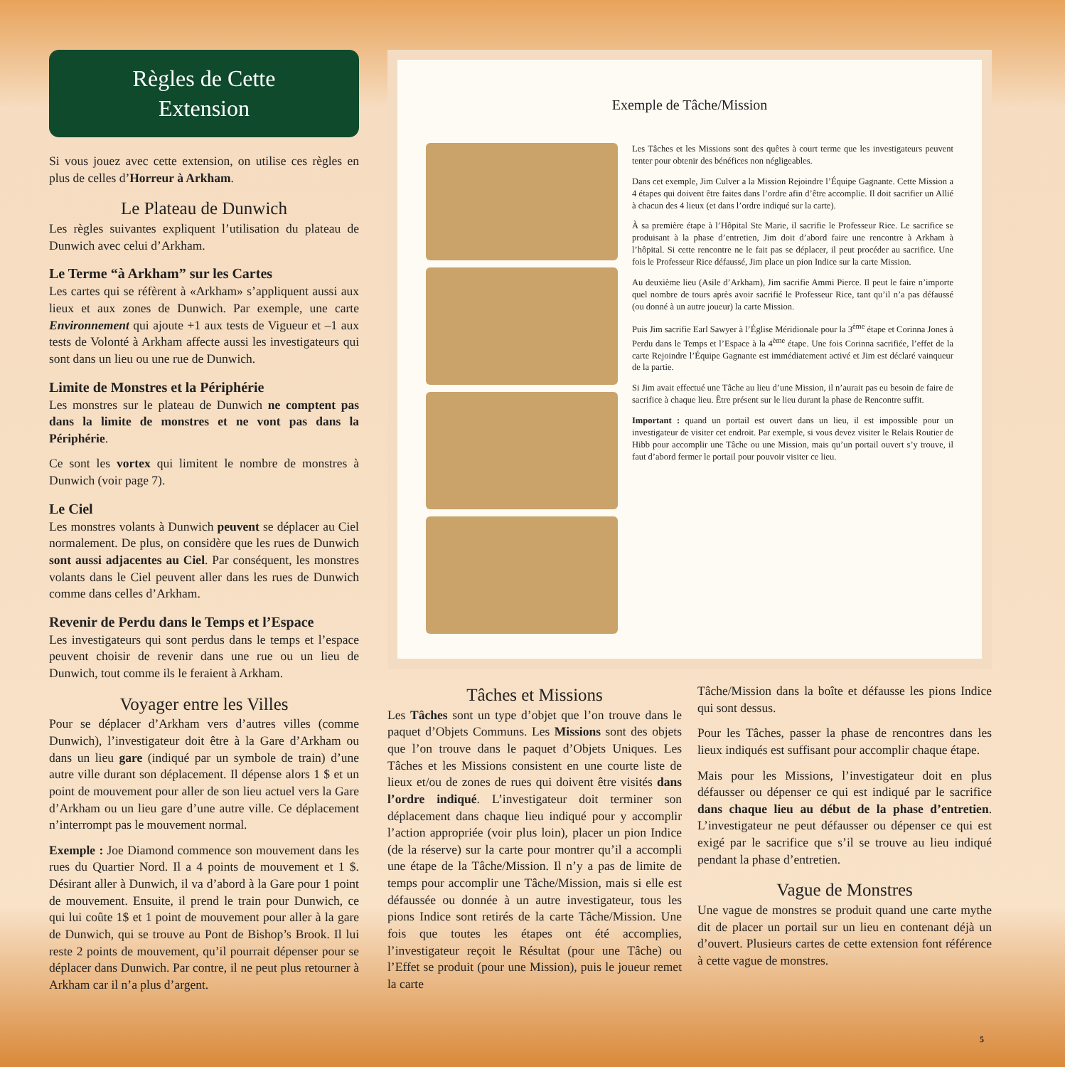Règles de Cette
Extension
Si vous jouez avec cette extension, on utilise ces règles en plus de celles d’Horreur à Arkham.
Le Plateau de Dunwich
Les règles suivantes expliquent l’utilisation du plateau de Dunwich avec celui d’Arkham.
Le Terme “à Arkham” sur les Cartes
Les cartes qui se réfèrent à «Arkham» s’appliquent aussi aux lieux et aux zones de Dunwich. Par exemple, une carte Environnement qui ajoute +1 aux tests de Vigueur et –1 aux tests de Volonté à Arkham affecte aussi les investigateurs qui sont dans un lieu ou une rue de Dunwich.
Limite de Monstres et la Périphérie
Les monstres sur le plateau de Dunwich ne comptent pas dans la limite de monstres et ne vont pas dans la Périphérie.
Ce sont les vortex qui limitent le nombre de monstres à Dunwich (voir page 7).
Le Ciel
Les monstres volants à Dunwich peuvent se déplacer au Ciel normalement. De plus, on considère que les rues de Dunwich sont aussi adjacentes au Ciel. Par conséquent, les monstres volants dans le Ciel peuvent aller dans les rues de Dunwich comme dans celles d’Arkham.
Revenir de Perdu dans le Temps et l’Espace
Les investigateurs qui sont perdus dans le temps et l’espace peuvent choisir de revenir dans une rue ou un lieu de Dunwich, tout comme ils le feraient à Arkham.
Voyager entre les Villes
Pour se déplacer d’Arkham vers d’autres villes (comme Dunwich), l’investigateur doit être à la Gare d’Arkham ou dans un lieu gare (indiqué par un symbole de train) d’une autre ville durant son déplacement. Il dépense alors 1 $ et un point de mouvement pour aller de son lieu actuel vers la Gare d’Arkham ou un lieu gare d’une autre ville. Ce déplacement n’interrompt pas le mouvement normal.
Exemple : Joe Diamond commence son mouvement dans les rues du Quartier Nord. Il a 4 points de mouvement et 1 $. Désirant aller à Dunwich, il va d’abord à la Gare pour 1 point de mouvement. Ensuite, il prend le train pour Dunwich, ce qui lui coûte 1$ et 1 point de mouvement pour aller à la gare de Dunwich, qui se trouve au Pont de Bishop’s Brook. Il lui reste 2 points de mouvement, qu’il pourrait dépenser pour se déplacer dans Dunwich. Par contre, il ne peut plus retourner à Arkham car il n’a plus d’argent.
Exemple de Tâche/Mission
Les Tâches et les Missions sont des quêtes à court terme que les investigateurs peuvent tenter pour obtenir des bénéfices non négligeables.
Dans cet exemple, Jim Culver a la Mission Rejoindre l’Équipe Gagnante. Cette Mission a 4 étapes qui doivent être faites dans l’ordre afin d’être accomplie. Il doit sacrifier un Allié à chacun des 4 lieux (et dans l’ordre indiqué sur la carte).
À sa première étape à l’Hôpital Ste Marie, il sacrifie le Professeur Rice. Le sacrifice se produisant à la phase d’entretien, Jim doit d’abord faire une rencontre à Arkham à l’hôpital. Si cette rencontre ne le fait pas se déplacer, il peut procéder au sacrifice. Une fois le Professeur Rice défaussé, Jim place un pion Indice sur la carte Mission.
Au deuxième lieu (Asile d’Arkham), Jim sacrifie Ammi Pierce. Il peut le faire n’importe quel nombre de tours après avoir sacrifié le Professeur Rice, tant qu’il n’a pas défaussé (ou donné à un autre joueur) la carte Mission.
Puis Jim sacrifie Earl Sawyer à l’Église Méridionale pour la 3<sup>ème</sup> étape et Corinna Jones à Perdu dans le Temps et l’Espace à la 4<sup>ème</sup> étape. Une fois Corinna sacrifiée, l’effet de la carte Rejoindre l’Équipe Gagnante est immédiatement activé et Jim est déclaré vainqueur de la partie.
Si Jim avait effectué une Tâche au lieu d’une Mission, il n’aurait pas eu besoin de faire de sacrifice à chaque lieu. Être présent sur le lieu durant la phase de Rencontre suffit.
Important : quand un portail est ouvert dans un lieu, il est impossible pour un investigateur de visiter cet endroit. Par exemple, si vous devez visiter le Relais Routier de Hibb pour accomplir une Tâche ou une Mission, mais qu’un portail ouvert s’y trouve, il faut d’abord fermer le portail pour pouvoir visiter ce lieu.
Tâches et Missions
Les Tâches sont un type d’objet que l’on trouve dans le paquet d’Objets Communs. Les Missions sont des objets que l’on trouve dans le paquet d’Objets Uniques. Les Tâches et les Missions consistent en une courte liste de lieux et/ou de zones de rues qui doivent être visités dans l’ordre indiqué. L’investigateur doit terminer son déplacement dans chaque lieu indiqué pour y accomplir l’action appropriée (voir plus loin), placer un pion Indice (de la réserve) sur la carte pour montrer qu’il a accompli une étape de la Tâche/Mission. Il n’y a pas de limite de temps pour accomplir une Tâche/Mission, mais si elle est défaussée ou donnée à un autre investigateur, tous les pions Indice sont retirés de la carte Tâche/Mission. Une fois que toutes les étapes ont été accomplies, l’investigateur reçoit le Résultat (pour une Tâche) ou l’Effet se produit (pour une Mission), puis le joueur remet la carte
Tâche/Mission dans la boîte et défausse les pions Indice qui sont dessus.
Pour les Tâches, passer la phase de rencontres dans les lieux indiqués est suffisant pour accomplir chaque étape.
Mais pour les Missions, l’investigateur doit en plus défausser ou dépenser ce qui est indiqué par le sacrifice dans chaque lieu au début de la phase d’entretien. L’investigateur ne peut défausser ou dépenser ce qui est exigé par le sacrifice que s’il se trouve au lieu indiqué pendant la phase d’entretien.
Vague de Monstres
Une vague de monstres se produit quand une carte mythe dit de placer un portail sur un lieu en contenant déjà un d’ouvert. Plusieurs cartes de cette extension font référence à cette vague de monstres.
5